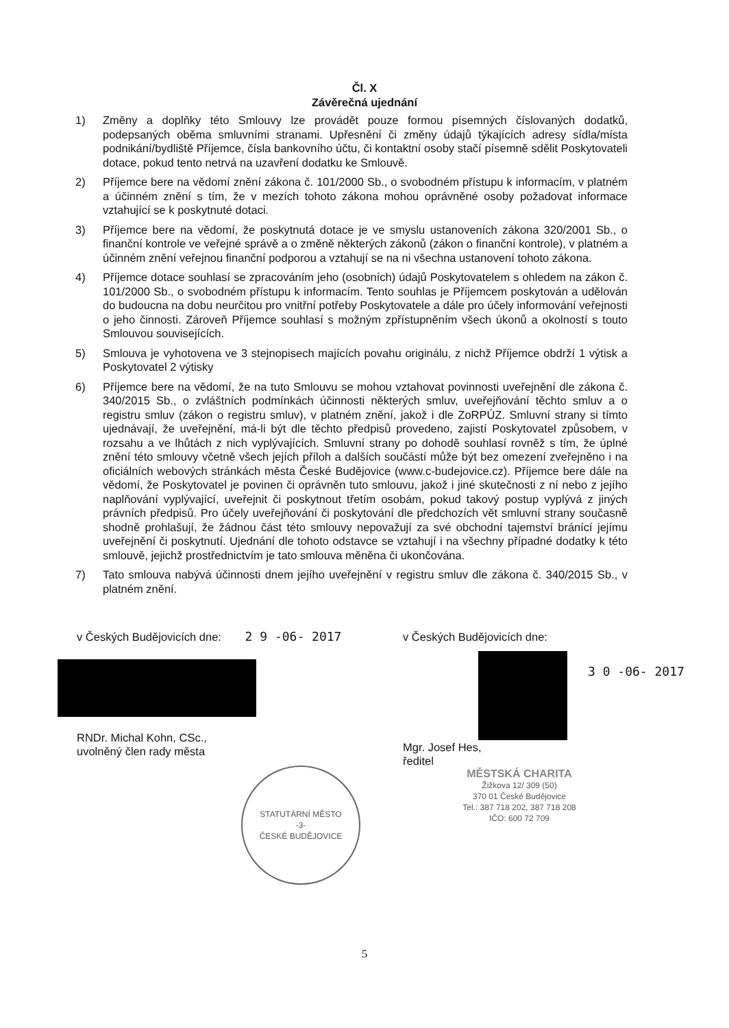Čl. X
Závěrečná ujednání
1) Změny a doplňky této Smlouvy lze provádět pouze formou písemných číslovaných dodatků, podepsaných oběma smluvními stranami. Upřesnění či změny údajů týkajících adresy sídla/místa podnikání/bydliště Příjemce, čísla bankovního účtu, či kontaktní osoby stačí písemně sdělit Poskytovateli dotace, pokud tento netrvá na uzavření dodatku ke Smlouvě.
2) Příjemce bere na vědomí znění zákona č. 101/2000 Sb., o svobodném přístupu k informacím, v platném a účinném znění s tím, že v mezích tohoto zákona mohou oprávněné osoby požadovat informace vztahující se k poskytnuté dotaci.
3) Příjemce bere na vědomí, že poskytnutá dotace je ve smyslu ustanoveních zákona 320/2001 Sb., o finanční kontrole ve veřejné správě a o změně některých zákonů (zákon o finanční kontrole), v platném a účinném znění veřejnou finanční podporou a vztahují se na ni všechna ustanovení tohoto zákona.
4) Příjemce dotace souhlasí se zpracováním jeho (osobních) údajů Poskytovatelem s ohledem na zákon č. 101/2000 Sb., o svobodném přístupu k informacím. Tento souhlas je Příjemcem poskytován a udělován do budoucna na dobu neurčitou pro vnitřní potřeby Poskytovatele a dále pro účely informování veřejnosti o jeho činnosti. Zároveň Příjemce souhlasí s možným zpřístupněním všech úkonů a okolností s touto Smlouvou souvisejících.
5) Smlouva je vyhotovena ve 3 stejnopisech majících povahu originálu, z nichž Příjemce obdrží 1 výtisk a Poskytovatel 2 výtisky
6) Příjemce bere na vědomí, že na tuto Smlouvu se mohou vztahovat povinnosti uveřejnění dle zákona č. 340/2015 Sb., o zvláštních podmínkách účinnosti některých smluv, uveřejňování těchto smluv a o registru smluv (zákon o registru smluv), v platném znění, jakož i dle ZoRPÚZ. Smluvní strany si tímto ujednávají, že uveřejnění, má-li být dle těchto předpisů provedeno, zajistí Poskytovatel způsobem, v rozsahu a ve lhůtách z nich vyplývajících. Smluvní strany po dohodě souhlasí rovněž s tím, že úplné znění této smlouvy včetně všech jejích příloh a dalších součástí může být bez omezení zveřejněno i na oficiálních webových stránkách města České Budějovice (www.c-budejovice.cz). Příjemce bere dále na vědomí, že Poskytovatel je povinen či oprávněn tuto smlouvu, jakož i jiné skutečnosti z ní nebo z jejího naplňování vyplývající, uveřejnit či poskytnout třetím osobám, pokud takový postup vyplývá z jiných právních předpisů. Pro účely uveřejňování či poskytování dle předchozích vět smluvní strany současně shodně prohlašují, že žádnou část této smlouvy nepovažují za své obchodní tajemství bránící jejímu uveřejnění či poskytnutí. Ujednání dle tohoto odstavce se vztahují i na všechny případné dodatky k této smlouvě, jejichž prostřednictvím je tato smlouva měněna či ukončována.
7) Tato smlouva nabývá účinnosti dnem jejího uveřejnění v registru smluv dle zákona č. 340/2015 Sb., v platném znění.
v Českých Budějovicích dne: 2 9 -06- 2017
RNDr. Michal Kohn, CSc.,
uvolněný člen rady města
STATUTÁRNÍ MĚSTO
-3-
ČESKÉ BUDĚJOVICE
v Českých Budějovicích dne:
3 0 -06- 2017
Mgr. Josef Hes,
ředitel
MĚSTSKÁ CHARITA
Žižkova 12/ 309 (50)
370 01 České Budějovice
Tel.: 387 718 202, 387 718 208
IČO: 600 72 709
5